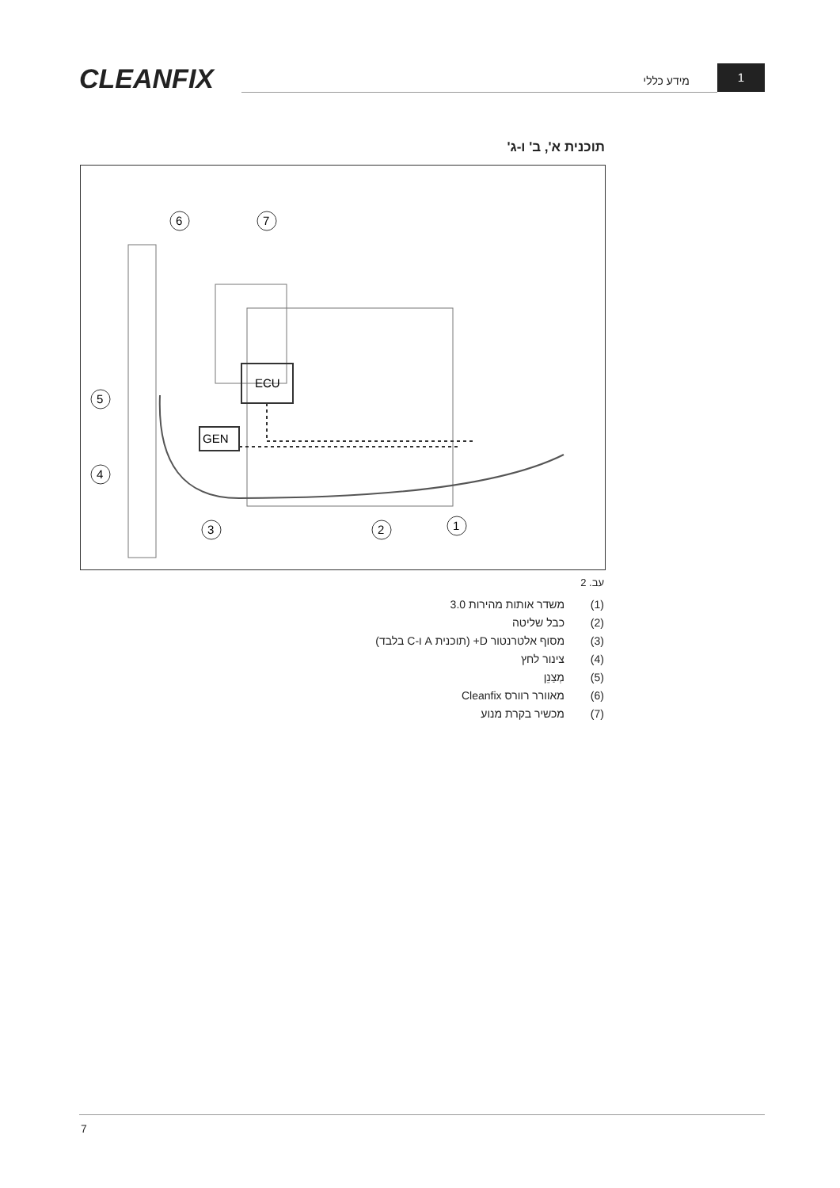CLEANFIX מידע כללי
1
תוכנית א', ב' ו-ג'
ECU
GEN
6
7
5
4
3
2
1
עב. 2
(1) משדר אותות מהירות 3.0
(2) כבל שליטה
(3) מסוף אלטרנטור D+ (תוכנית A ו-C בלבד)
(4) צינור לחץ
(5) מְצַנֵן
(6) מאוורר רוורס Cleanfix
(7) מכשיר בקרת מנוע
7